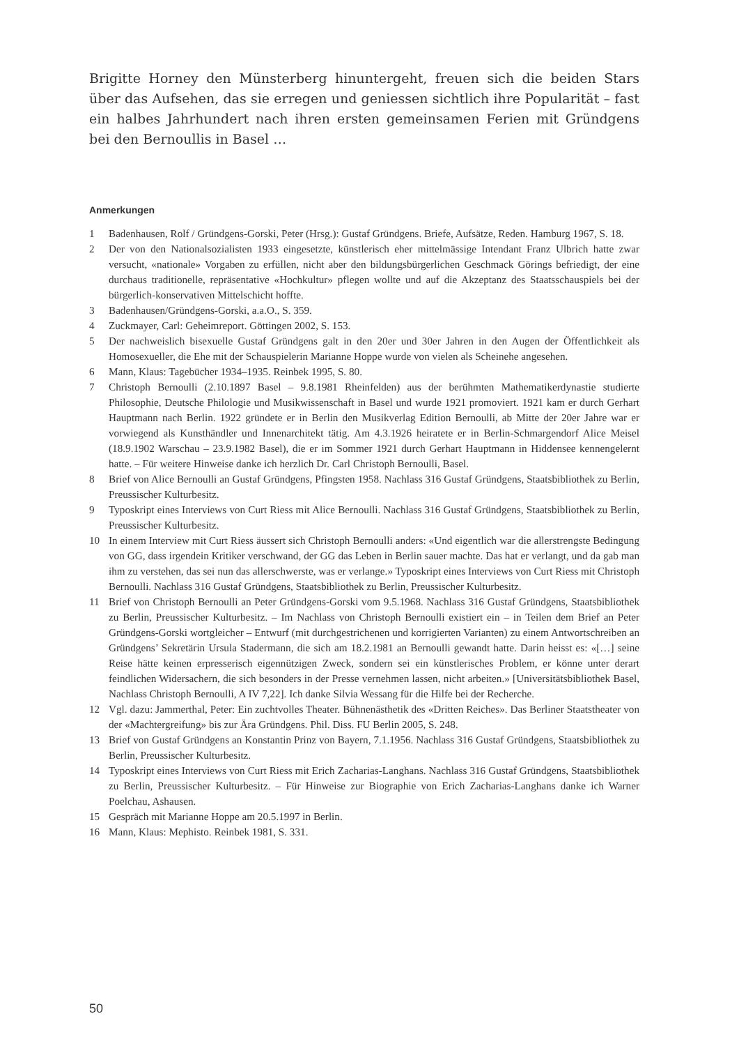Brigitte Horney den Münsterberg hinuntergeht, freuen sich die beiden Stars über das Aufsehen, das sie erregen und geniessen sichtlich ihre Popularität – fast ein halbes Jahrhundert nach ihren ersten gemeinsamen Ferien mit Gründgens bei den Bernoullis in Basel …
Anmerkungen
1 Badenhausen, Rolf / Gründgens-Gorski, Peter (Hrsg.): Gustaf Gründgens. Briefe, Aufsätze, Reden. Hamburg 1967, S. 18.
2 Der von den Nationalsozialisten 1933 eingesetzte, künstlerisch eher mittelmässige Intendant Franz Ulbrich hatte zwar versucht, «nationale» Vorgaben zu erfüllen, nicht aber den bildungsbürgerlichen Geschmack Görings befriedigt, der eine durchaus traditionelle, repräsentative «Hochkultur» pflegen wollte und auf die Akzeptanz des Staatsschauspiels bei der bürgerlich-konservativen Mittelschicht hoffte.
3 Badenhausen/Gründgens-Gorski, a.a.O., S. 359.
4 Zuckmayer, Carl: Geheimreport. Göttingen 2002, S. 153.
5 Der nachweislich bisexuelle Gustaf Gründgens galt in den 20er und 30er Jahren in den Augen der Öffentlichkeit als Homosexueller, die Ehe mit der Schauspielerin Marianne Hoppe wurde von vielen als Scheinehe angesehen.
6 Mann, Klaus: Tagebücher 1934–1935. Reinbek 1995, S. 80.
7 Christoph Bernoulli (2.10.1897 Basel – 9.8.1981 Rheinfelden) aus der berühmten Mathematikerdynastie studierte Philosophie, Deutsche Philologie und Musikwissenschaft in Basel und wurde 1921 promoviert. 1921 kam er durch Gerhart Hauptmann nach Berlin. 1922 gründete er in Berlin den Musikverlag Edition Bernoulli, ab Mitte der 20er Jahre war er vorwiegend als Kunsthändler und Innenarchitekt tätig. Am 4.3.1926 heiratete er in Berlin-Schmargendorf Alice Meisel (18.9.1902 Warschau – 23.9.1982 Basel), die er im Sommer 1921 durch Gerhart Hauptmann in Hiddensee kennengelernt hatte. – Für weitere Hinweise danke ich herzlich Dr. Carl Christoph Bernoulli, Basel.
8 Brief von Alice Bernoulli an Gustaf Gründgens, Pfingsten 1958. Nachlass 316 Gustaf Gründgens, Staatsbibliothek zu Berlin, Preussischer Kulturbesitz.
9 Typoskript eines Interviews von Curt Riess mit Alice Bernoulli. Nachlass 316 Gustaf Gründgens, Staatsbibliothek zu Berlin, Preussischer Kulturbesitz.
10 In einem Interview mit Curt Riess äussert sich Christoph Bernoulli anders: «Und eigentlich war die allerstrengste Bedingung von GG, dass irgendein Kritiker verschwand, der GG das Leben in Berlin sauer machte. Das hat er verlangt, und da gab man ihm zu verstehen, das sei nun das allerschwerste, was er verlange.» Typoskript eines Interviews von Curt Riess mit Christoph Bernoulli. Nachlass 316 Gustaf Gründgens, Staatsbibliothek zu Berlin, Preussischer Kulturbesitz.
11 Brief von Christoph Bernoulli an Peter Gründgens-Gorski vom 9.5.1968. Nachlass 316 Gustaf Gründgens, Staatsbibliothek zu Berlin, Preussischer Kulturbesitz. – Im Nachlass von Christoph Bernoulli existiert ein – in Teilen dem Brief an Peter Gründgens-Gorski wortgleicher – Entwurf (mit durchgestrichenen und korrigierten Varianten) zu einem Antwortschreiben an Gründgens’ Sekretärin Ursula Stadermann, die sich am 18.2.1981 an Bernoulli gewandt hatte. Darin heisst es: «[…] seine Reise hätte keinen erpresserisch eigennützigen Zweck, sondern sei ein künstlerisches Problem, er könne unter derart feindlichen Widersachern, die sich besonders in der Presse vernehmen lassen, nicht arbeiten.» [Universitätsbibliothek Basel, Nachlass Christoph Bernoulli, A IV 7,22]. Ich danke Silvia Wessang für die Hilfe bei der Recherche.
12 Vgl. dazu: Jammerthal, Peter: Ein zuchtvolles Theater. Bühnenästhetik des «Dritten Reiches». Das Berliner Staatstheater von der «Machtergreifung» bis zur Ära Gründgens. Phil. Diss. FU Berlin 2005, S. 248.
13 Brief von Gustaf Gründgens an Konstantin Prinz von Bayern, 7.1.1956. Nachlass 316 Gustaf Gründgens, Staatsbibliothek zu Berlin, Preussischer Kulturbesitz.
14 Typoskript eines Interviews von Curt Riess mit Erich Zacharias-Langhans. Nachlass 316 Gustaf Gründgens, Staatsbibliothek zu Berlin, Preussischer Kulturbesitz. – Für Hinweise zur Biographie von Erich Zacharias-Langhans danke ich Warner Poelchau, Ashausen.
15 Gespräch mit Marianne Hoppe am 20.5.1997 in Berlin.
16 Mann, Klaus: Mephisto. Reinbek 1981, S. 331.
50